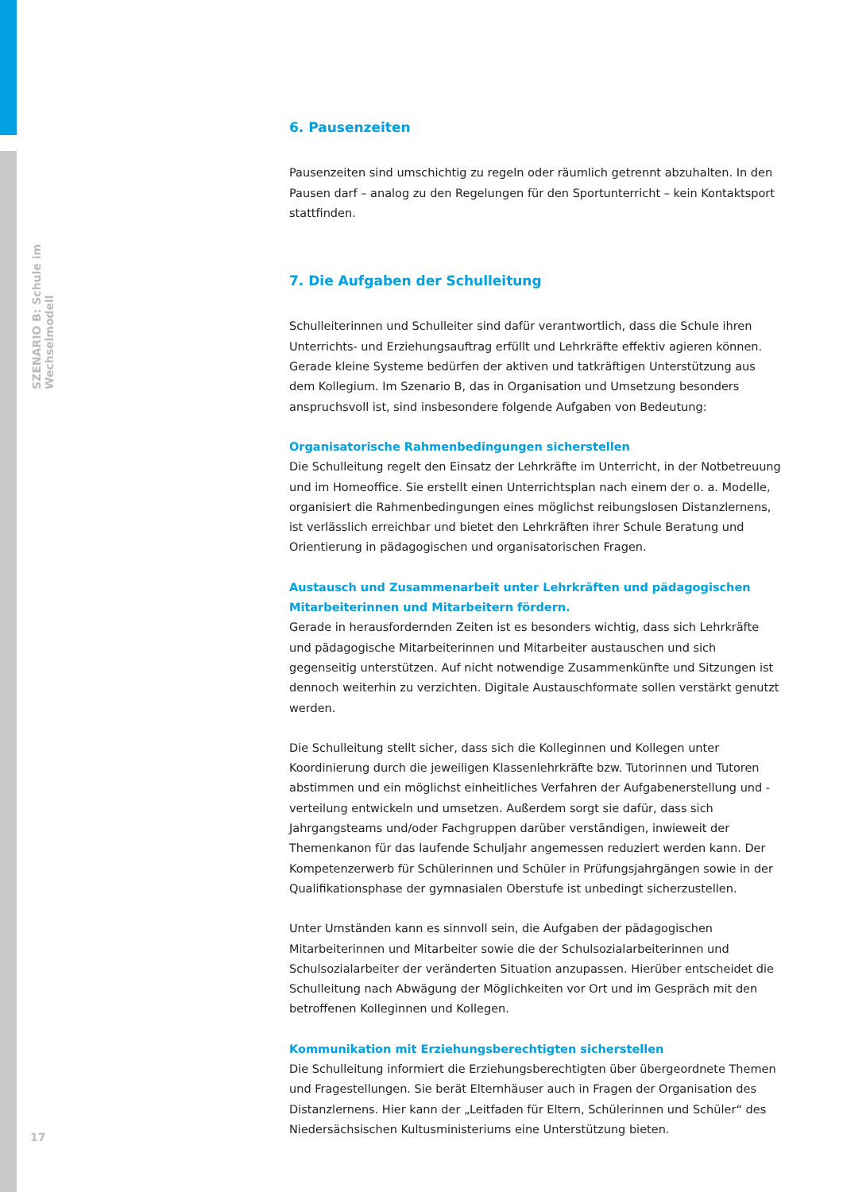SZENARIO B: Schule im Wechselmodell
6. Pausenzeiten
Pausenzeiten sind umschichtig zu regeln oder räumlich getrennt abzuhalten. In den Pausen darf – analog zu den Regelungen für den Sportunterricht – kein Kontaktsport stattfinden.
7. Die Aufgaben der Schulleitung
Schulleiterinnen und Schulleiter sind dafür verantwortlich, dass die Schule ihren Unterrichts- und Erziehungsauftrag erfüllt und Lehrkräfte effektiv agieren können. Gerade kleine Systeme bedürfen der aktiven und tatkräftigen Unterstützung aus dem Kollegium. Im Szenario B, das in Organisation und Umsetzung besonders anspruchsvoll ist, sind insbesondere folgende Aufgaben von Bedeutung:
Organisatorische Rahmenbedingungen sicherstellen
Die Schulleitung regelt den Einsatz der Lehrkräfte im Unterricht, in der Notbetreuung und im Homeoffice. Sie erstellt einen Unterrichtsplan nach einem der o. a. Modelle, organisiert die Rahmenbedingungen eines möglichst reibungslosen Distanzlernens, ist verlässlich erreichbar und bietet den Lehrkräften ihrer Schule Beratung und Orientierung in pädagogischen und organisatorischen Fragen.
Austausch und Zusammenarbeit unter Lehrkräften und pädagogischen Mitarbeiterinnen und Mitarbeitern fördern.
Gerade in herausfordernden Zeiten ist es besonders wichtig, dass sich Lehrkräfte und pädagogische Mitarbeiterinnen und Mitarbeiter austauschen und sich gegenseitig unterstützen. Auf nicht notwendige Zusammenkünfte und Sitzungen ist dennoch weiterhin zu verzichten. Digitale Austauschformate sollen verstärkt genutzt werden.
Die Schulleitung stellt sicher, dass sich die Kolleginnen und Kollegen unter Koordinierung durch die jeweiligen Klassenlehrkräfte bzw. Tutorinnen und Tutoren abstimmen und ein möglichst einheitliches Verfahren der Aufgabenerstellung und -verteilung entwickeln und umsetzen. Außerdem sorgt sie dafür, dass sich Jahrgangsteams und/oder Fachgruppen darüber verständigen, inwieweit der Themenkanon für das laufende Schuljahr angemessen reduziert werden kann. Der Kompetenzerwerb für Schülerinnen und Schüler in Prüfungsjahrgängen sowie in der Qualifikationsphase der gymnasialen Oberstufe ist unbedingt sicherzustellen.
Unter Umständen kann es sinnvoll sein, die Aufgaben der pädagogischen Mitarbeiterinnen und Mitarbeiter sowie die der Schulsozialarbeiterinnen und Schulsozialarbeiter der veränderten Situation anzupassen. Hierüber entscheidet die Schulleitung nach Abwägung der Möglichkeiten vor Ort und im Gespräch mit den betroffenen Kolleginnen und Kollegen.
Kommunikation mit Erziehungsberechtigten sicherstellen
Die Schulleitung informiert die Erziehungsberechtigten über übergeordnete Themen und Fragestellungen. Sie berät Elternhäuser auch in Fragen der Organisation des Distanzlernens. Hier kann der „Leitfaden für Eltern, Schülerinnen und Schüler“ des Niedersächsischen Kultusministeriums eine Unterstützung bieten.
17